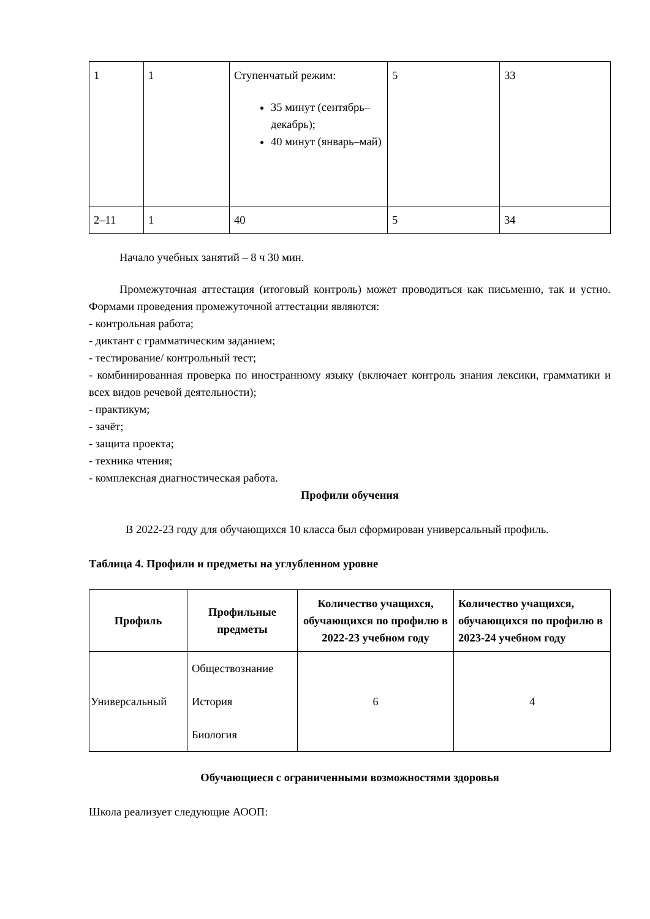| 1 | 1 | Ступенчатый режим: 35 минут (сентябрь–декабрь); 40 минут (январь–май) | 5 | 33 |
| 2–11 | 1 | 40 | 5 | 34 |
Начало учебных занятий – 8 ч 30 мин.
Промежуточная аттестация (итоговый контроль) может проводиться как письменно, так и устно. Формами проведения промежуточной аттестации являются:
- контрольная работа;
- диктант с грамматическим заданием;
- тестирование/ контрольный тест;
- комбинированная проверка по иностранному языку (включает контроль знания лексики, грамматики и всех видов речевой деятельности);
- практикум;
- зачёт;
- защита проекта;
- техника чтения;
- комплексная диагностическая работа.
Профили обучения
В 2022-23 году для обучающихся 10 класса был сформирован универсальный профиль.
Таблица 4. Профили и предметы на углубленном уровне
| Профиль | Профильные предметы | Количество учащихся, обучающихся по профилю в 2022-23 учебном году | Количество учащихся, обучающихся по профилю в 2023-24 учебном году |
| --- | --- | --- | --- |
| Универсальный | Обществознание История Биология | 6 | 4 |
Обучающиеся с ограниченными возможностями здоровья
Школа реализует следующие АООП: